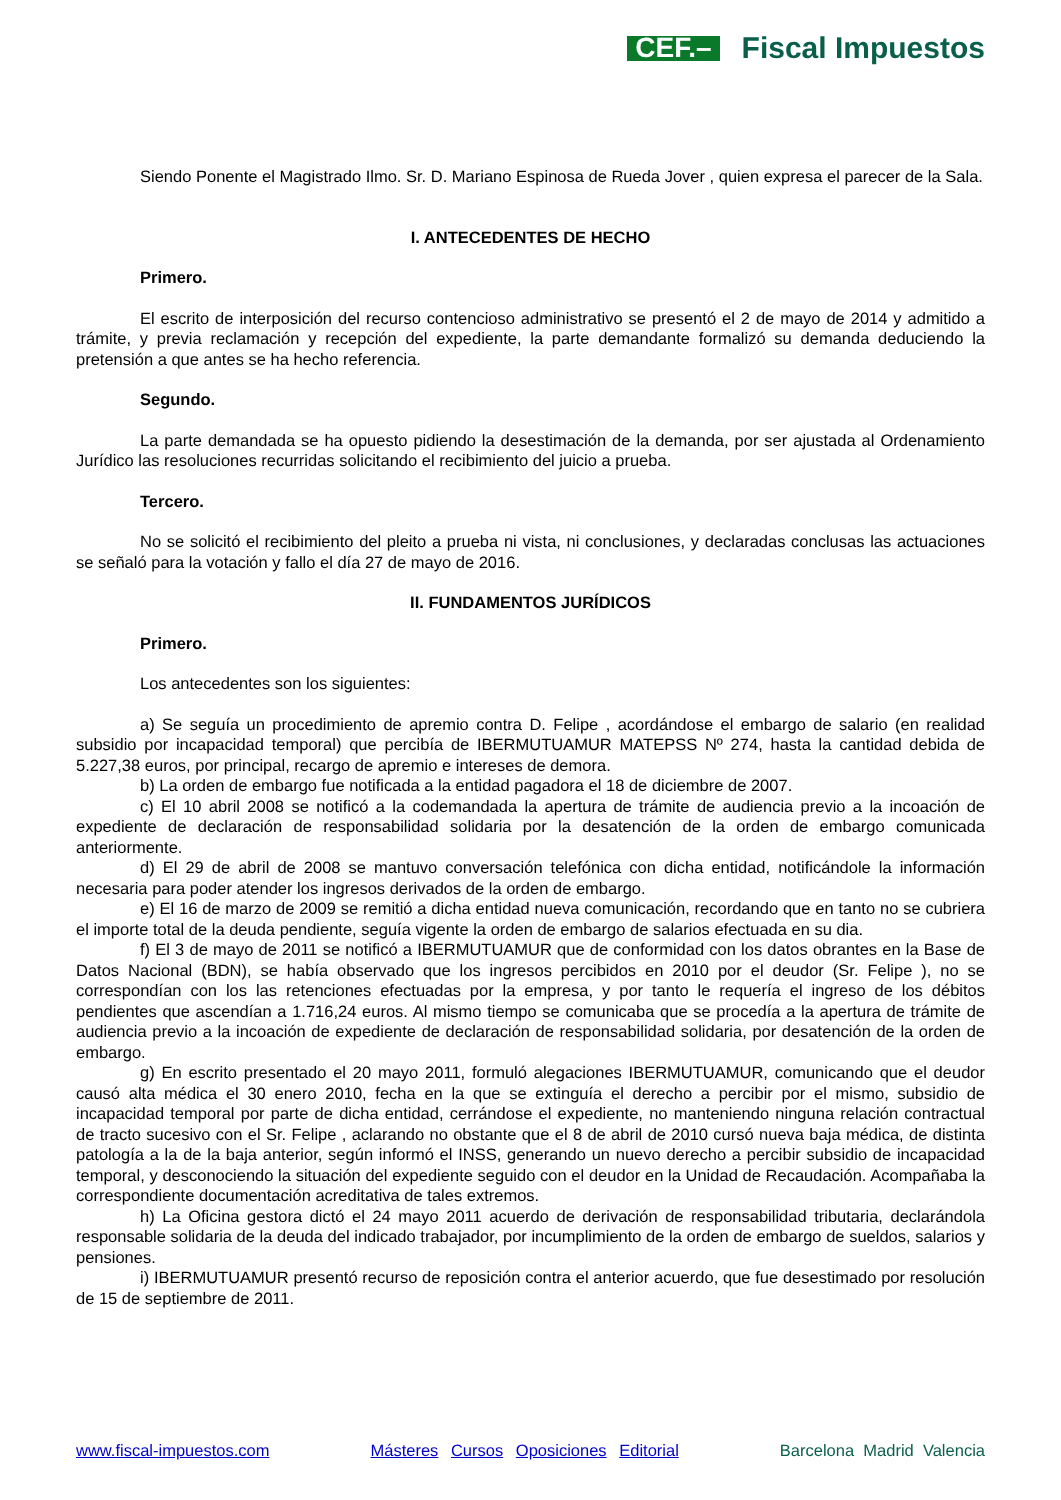CEF.– Fiscal Impuestos
Siendo Ponente el Magistrado Ilmo. Sr. D. Mariano Espinosa de Rueda Jover , quien expresa el parecer de la Sala.
I. ANTECEDENTES DE HECHO
Primero.
El escrito de interposición del recurso contencioso administrativo se presentó el 2 de mayo de 2014 y admitido a trámite, y previa reclamación y recepción del expediente, la parte demandante formalizó su demanda deduciendo la pretensión a que antes se ha hecho referencia.
Segundo.
La parte demandada se ha opuesto pidiendo la desestimación de la demanda, por ser ajustada al Ordenamiento Jurídico las resoluciones recurridas solicitando el recibimiento del juicio a prueba.
Tercero.
No se solicitó el recibimiento del pleito a prueba ni vista, ni conclusiones, y declaradas conclusas las actuaciones se señaló para la votación y fallo el día 27 de mayo de 2016.
II. FUNDAMENTOS JURÍDICOS
Primero.
Los antecedentes son los siguientes:
a) Se seguía un procedimiento de apremio contra D. Felipe , acordándose el embargo de salario (en realidad subsidio por incapacidad temporal) que percibía de IBERMUTUAMUR MATEPSS Nº 274, hasta la cantidad debida de 5.227,38 euros, por principal, recargo de apremio e intereses de demora.
b) La orden de embargo fue notificada a la entidad pagadora el 18 de diciembre de 2007.
c) El 10 abril 2008 se notificó a la codemandada la apertura de trámite de audiencia previo a la incoación de expediente de declaración de responsabilidad solidaria por la desatención de la orden de embargo comunicada anteriormente.
d) El 29 de abril de 2008 se mantuvo conversación telefónica con dicha entidad, notificándole la información necesaria para poder atender los ingresos derivados de la orden de embargo.
e) El 16 de marzo de 2009 se remitió a dicha entidad nueva comunicación, recordando que en tanto no se cubriera el importe total de la deuda pendiente, seguía vigente la orden de embargo de salarios efectuada en su dia.
f) El 3 de mayo de 2011 se notificó a IBERMUTUAMUR que de conformidad con los datos obrantes en la Base de Datos Nacional (BDN), se había observado que los ingresos percibidos en 2010 por el deudor (Sr. Felipe ), no se correspondían con los las retenciones efectuadas por la empresa, y por tanto le requería el ingreso de los débitos pendientes que ascendían a 1.716,24 euros. Al mismo tiempo se comunicaba que se procedía a la apertura de trámite de audiencia previo a la incoación de expediente de declaración de responsabilidad solidaria, por desatención de la orden de embargo.
g) En escrito presentado el 20 mayo 2011, formuló alegaciones IBERMUTUAMUR, comunicando que el deudor causó alta médica el 30 enero 2010, fecha en la que se extinguía el derecho a percibir por el mismo, subsidio de incapacidad temporal por parte de dicha entidad, cerrándose el expediente, no manteniendo ninguna relación contractual de tracto sucesivo con el Sr. Felipe , aclarando no obstante que el 8 de abril de 2010 cursó nueva baja médica, de distinta patología a la de la baja anterior, según informó el INSS, generando un nuevo derecho a percibir subsidio de incapacidad temporal, y desconociendo la situación del expediente seguido con el deudor en la Unidad de Recaudación. Acompañaba la correspondiente documentación acreditativa de tales extremos.
h) La Oficina gestora dictó el 24 mayo 2011 acuerdo de derivación de responsabilidad tributaria, declarándola responsable solidaria de la deuda del indicado trabajador, por incumplimiento de la orden de embargo de sueldos, salarios y pensiones.
i) IBERMUTUAMUR presentó recurso de reposición contra el anterior acuerdo, que fue desestimado por resolución de 15 de septiembre de 2011.
www.fiscal-impuestos.com Másteres Cursos Oposiciones Editorial Barcelona Madrid Valencia